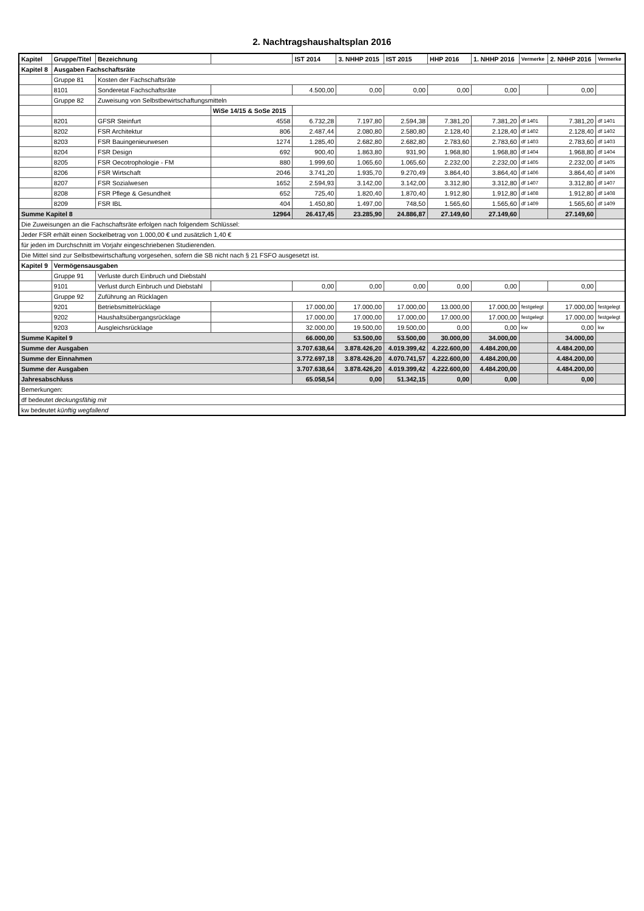2. Nachtragshaushaltsplan 2016
| Kapitel | Gruppe/Titel | Bezeichnung | | IST 2014 | 3. NHHP 2015 | IST 2015 | HHP 2016 | 1. NHHP 2016 | Vermerke | 2. NHHP 2016 | Vermerke |
| --- | --- | --- | --- | --- | --- | --- | --- | --- | --- | --- | --- |
| Kapitel 8 | Ausgaben Fachschaftsräte | | | | | | | | | | |
| | Gruppe 81 | Kosten der Fachschaftsräte | | | | | | | | | |
| | 8101 | Sonderetat Fachschaftsräte | | 4.500,00 | 0,00 | 0,00 | 0,00 | 0,00 | | 0,00 | |
| | Gruppe 82 | Zuweisung von Selbstbewirtschaftungsmitteln | | | | | | | | | |
| | | | WiSe 14/15 & SoSe 2015 | | | | | | | | |
| | 8201 | GFSR Steinfurt | 4558 | 6.732,28 | 7.197,80 | 2.594,38 | 7.381,20 | 7.381,20 | df 1401 | 7.381,20 | df 1401 |
| | 8202 | FSR Architektur | 806 | 2.487,44 | 2.080,80 | 2.580,80 | 2.128,40 | 2.128,40 | df 1402 | 2.128,40 | df 1402 |
| | 8203 | FSR Bauingenieurwesen | 1274 | 1.285,40 | 2.682,80 | 2.682,80 | 2.783,60 | 2.783,60 | df 1403 | 2.783,60 | df 1403 |
| | 8204 | FSR Design | 692 | 900,40 | 1.863,80 | 931,90 | 1.968,80 | 1.968,80 | df 1404 | 1.968,80 | df 1404 |
| | 8205 | FSR Oecotrophologie - FM | 880 | 1.999,60 | 1.065,60 | 1.065,60 | 2.232,00 | 2.232,00 | df 1405 | 2.232,00 | df 1405 |
| | 8206 | FSR Wirtschaft | 2046 | 3.741,20 | 1.935,70 | 9.270,49 | 3.864,40 | 3.864,40 | df 1406 | 3.864,40 | df 1406 |
| | 8207 | FSR Sozialwesen | 1652 | 2.594,93 | 3.142,00 | 3.142,00 | 3.312,80 | 3.312,80 | df 1407 | 3.312,80 | df 1407 |
| | 8208 | FSR Pflege & Gesundheit | 652 | 725,40 | 1.820,40 | 1.870,40 | 1.912,80 | 1.912,80 | df 1408 | 1.912,80 | df 1408 |
| | 8209 | FSR IBL | 404 | 1.450,80 | 1.497,00 | 748,50 | 1.565,60 | 1.565,60 | df 1409 | 1.565,60 | df 1409 |
| Summe Kapitel 8 | | | 12964 | 26.417,45 | 23.285,90 | 24.886,87 | 27.149,60 | 27.149,60 | | 27.149,60 | |
| Die Zuweisungen an die Fachschaftsräte erfolgen nach folgendem Schlüssel: | | | | | | | | | | | |
| Jeder FSR erhält einen Sockelbetrag von 1.000,00 € und zusätzlich 1,40 € | | | | | | | | | | | |
| für jeden im Durchschnitt im Vorjahr eingeschriebenen Studierenden. | | | | | | | | | | | |
| Die Mittel sind zur Selbstbewirtschaftung vorgesehen, sofern die SB nicht nach § 21 FSFO ausgesetzt ist. | | | | | | | | | | | |
| Kapitel 9 | Vermögensausgaben | | | | | | | | | | |
| | Gruppe 91 | Verluste durch Einbruch und Diebstahl | | | | | | | | | |
| | 9101 | Verlust durch Einbruch und Diebstahl | | 0,00 | 0,00 | 0,00 | 0,00 | 0,00 | | 0,00 | |
| | Gruppe 92 | Zuführung an Rücklagen | | | | | | | | | |
| | 9201 | Betriebsmittelrücklage | | 17.000,00 | 17.000,00 | 17.000,00 | 13.000,00 | 17.000,00 | festgelegt | 17.000,00 | festgelegt |
| | 9202 | Haushaltsübergangsrücklage | | 17.000,00 | 17.000,00 | 17.000,00 | 17.000,00 | 17.000,00 | festgelegt | 17.000,00 | festgelegt |
| | 9203 | Ausgleichsrücklage | | 32.000,00 | 19.500,00 | 19.500,00 | 0,00 | 0,00 | kw | 0,00 | kw |
| Summe Kapitel 9 | | | | 66.000,00 | 53.500,00 | 53.500,00 | 30.000,00 | 34.000,00 | | 34.000,00 | |
| Summe der Ausgaben | | | | 3.707.638,64 | 3.878.426,20 | 4.019.399,42 | 4.222.600,00 | 4.484.200,00 | | 4.484.200,00 | |
| Summe der Einnahmen | | | | 3.772.697,18 | 3.878.426,20 | 4.070.741,57 | 4.222.600,00 | 4.484.200,00 | | 4.484.200,00 | |
| Summe der Ausgaben | | | | 3.707.638,64 | 3.878.426,20 | 4.019.399,42 | 4.222.600,00 | 4.484.200,00 | | 4.484.200,00 | |
| Jahresabschluss | | | | 65.058,54 | 0,00 | 51.342,15 | 0,00 | 0,00 | | 0,00 | |
| Bemerkungen: | | | | | | | | | | | |
| df bedeutet deckungsfähig mit | | | | | | | | | | | |
| kw bedeutet künftig wegfallend | | | | | | | | | | | |